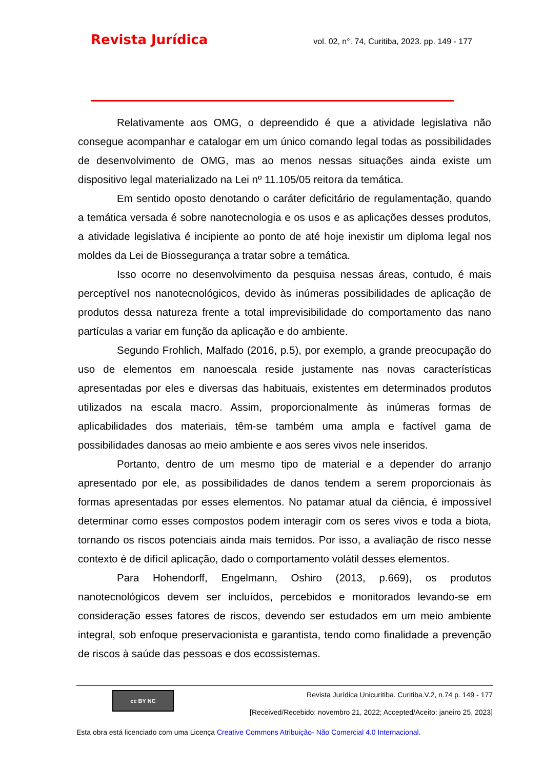Revista Jurídica
vol. 02, n°. 74, Curitiba, 2023. pp. 149 - 177
Relativamente aos OMG, o depreendido é que a atividade legislativa não consegue acompanhar e catalogar em um único comando legal todas as possibilidades de desenvolvimento de OMG, mas ao menos nessas situações ainda existe um dispositivo legal materializado na Lei nº 11.105/05 reitora da temática.
Em sentido oposto denotando o caráter deficitário de regulamentação, quando a temática versada é sobre nanotecnologia e os usos e as aplicações desses produtos, a atividade legislativa é incipiente ao ponto de até hoje inexistir um diploma legal nos moldes da Lei de Biossegurança a tratar sobre a temática.
Isso ocorre no desenvolvimento da pesquisa nessas áreas, contudo, é mais perceptível nos nanotecnológicos, devido às inúmeras possibilidades de aplicação de produtos dessa natureza frente a total imprevisibilidade do comportamento das nano partículas a variar em função da aplicação e do ambiente.
Segundo Frohlich, Malfado (2016, p.5), por exemplo, a grande preocupação do uso de elementos em nanoescala reside justamente nas novas características apresentadas por eles e diversas das habituais, existentes em determinados produtos utilizados na escala macro. Assim, proporcionalmente às inúmeras formas de aplicabilidades dos materiais, têm-se também uma ampla e factível gama de possibilidades danosas ao meio ambiente e aos seres vivos nele inseridos.
Portanto, dentro de um mesmo tipo de material e a depender do arranjo apresentado por ele, as possibilidades de danos tendem a serem proporcionais às formas apresentadas por esses elementos. No patamar atual da ciência, é impossível determinar como esses compostos podem interagir com os seres vivos e toda a biota, tornando os riscos potenciais ainda mais temidos. Por isso, a avaliação de risco nesse contexto é de difícil aplicação, dado o comportamento volátil desses elementos.
Para Hohendorff, Engelmann, Oshiro (2013, p.669), os produtos nanotecnológicos devem ser incluídos, percebidos e monitorados levando-se em consideração esses fatores de riscos, devendo ser estudados em um meio ambiente integral, sob enfoque preservacionista e garantista, tendo como finalidade a prevenção de riscos à saúde das pessoas e dos ecossistemas.
cc BY NC
Revista Jurídica Unicuritiba. Curitiba.V.2, n.74 p. 149 - 177
[Received/Recebido: novembro 21, 2022; Accepted/Aceito: janeiro 25, 2023]
Esta obra está licenciado com uma Licença Creative Commons Atribuição- Não Comercial 4.0 Internacional.